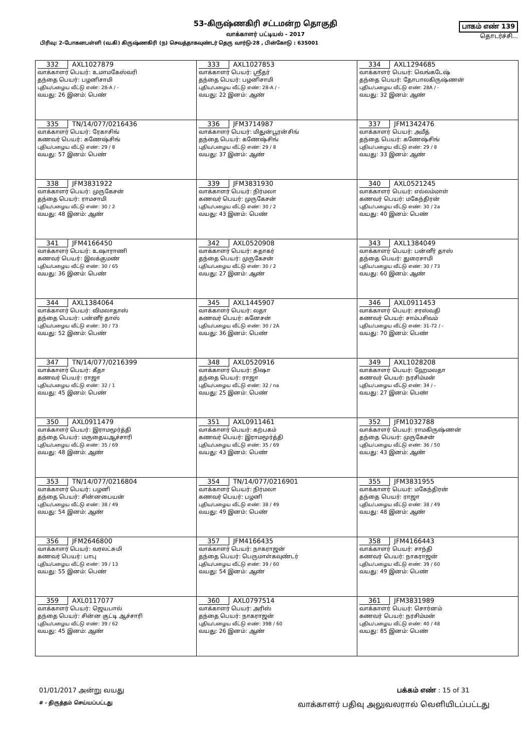53-கிருஷ்ணகிரி சட்டமன்ற தொகுதி
வாக்காளர் பட்டியல் - 2017
பாகம் எண் 139
தொடர்ச்சி...
பிரிவு: 2-போகனபள்ளி (வ.கி) கிருஷ்ணகிரி (ந) செவத்தாகவுண்டர் தெரு வார்டு-28 , பின்கோடு : 635001
| 332 AXL1027879 வாக்காளர் பெயர்: உமாமகேஸ்வரி தந்தை பெயர்: பழனிசாமி புதிய/பழைய வீட்டு எண்: 28-A / - வயது: 26 இனம்: பெண் | 333 AXL1027853 வாக்காளர் பெயர்: ஸ்ரீதர் தந்தை பெயர்: பழனிசாமி புதிய/பழைய வீட்டு எண்: 28-A / - வயது: 22 இனம்: ஆண் | 334 AXL1294685 வாக்காளர் பெயர்: வெங்கடேஷ் தந்தை பெயர்: தோபாலகிருஷ்ணன் புதிய/பழைய வீட்டு எண்: 28A / - வயது: 32 இனம்: ஆண் |
| 335 TN/14/077/0216436 வாக்காளர் பெயர்: ரேகாசிங் கணவர் பெயர்: கணேஷ்சிங் புதிய/பழைய வீட்டு எண்: 29 / 8 வயது: 57 இனம்: பெண் | 336 JFM3714987 வாக்காளர் பெயர்: மிதுன்பூரன்சிங் தந்தை பெயர்: கணேஷ்சிங் புதிய/பழைய வீட்டு எண்: 29 / 8 வயது: 37 இனம்: ஆண் | 337 JFM1342476 வாக்காளர் பெயர்: அமீத் தந்தை பெயர்: கணேஷ்சிங் புதிய/பழைய வீட்டு எண்: 29 / 8 வயது: 33 இனம்: ஆண் |
| 338 JFM3831922 வாக்காளர் பெயர்: முருகேசன் தந்தை பெயர்: ராமசாமி புதிய/பழைய வீட்டு எண்: 30 / 2 வயது: 48 இனம்: ஆண் | 339 JFM3831930 வாக்காளர் பெயர்: நிர்மலா கணவர் பெயர்: முருகேசன் புதிய/பழைய வீட்டு எண்: 30 / 2 வயது: 43 இனம்: பெண் | 340 AXL0521245 வாக்காளர் பெயர்: எல்லம்மாள் கணவர் பெயர்: மகேந்திரன் புதிய/பழைய வீட்டு எண்: 30 / 2a வயது: 40 இனம்: பெண் |
| 341 JFM4166450 வாக்காளர் பெயர்: உஷாராணி கணவர் பெயர்: இலக்குமண் புதிய/பழைய வீட்டு எண்: 30 / 65 வயது: 36 இனம்: பெண் | 342 AXL0520908 வாக்காளர் பெயர்: சுதாகர் தந்தை பெயர்: முருகேசன் புதிய/பழைய வீட்டு எண்: 30 / 2 வயது: 27 இனம்: ஆண் | 343 AXL1384049 வாக்காளர் பெயர்: பன்னீர் தாஸ் தந்தை பெயர்: துரைசாமி புதிய/பழைய வீட்டு எண்: 30 / 73 வயது: 60 இனம்: ஆண் |
| 344 AXL1384064 வாக்காளர் பெயர்: விமலாதாஸ் தந்தை பெயர்: பன்னீர் தாஸ் புதிய/பழைய வீட்டு எண்: 30 / 73 வயது: 52 இனம்: பெண் | 345 AXL1445907 வாக்காளர் பெயர்: லதா கணவர் பெயர்: கனேசன் புதிய/பழைய வீட்டு எண்: 30 / 2A வயது: 36 இனம்: பெண் | 346 AXL0911453 வாக்காளர் பெயர்: சரஸ்வதி கணவர் பெயர்: சாம்பசிவம் புதிய/பழைய வீட்டு எண்: 31-72 / - வயது: 70 இனம்: பெண் |
| 347 TN/14/077/0216399 வாக்காளர் பெயர்: கீதா கணவர் பெயர்: ராஜா புதிய/பழைய வீட்டு எண்: 32 / 1 வயது: 45 இனம்: பெண் | 348 AXL0520916 வாக்காளர் பெயர்: நிஷா தந்தை பெயர்: ராஜா புதிய/பழைய வீட்டு எண்: 32 / na வயது: 25 இனம்: பெண் | 349 AXL1028208 வாக்காளர் பெயர்: ஹேமலதா கணவர் பெயர்: நரசிம்மன் புதிய/பழைய வீட்டு எண்: 34 / - வயது: 27 இனம்: பெண் |
| 350 AXL0911479 வாக்காளர் பெயர்: இராமமூர்த்தி தந்தை பெயர்: மருதையஆச்சாரி புதிய/பழைய வீட்டு எண்: 35 / 69 வயது: 48 இனம்: ஆண் | 351 AXL0911461 வாக்காளர் பெயர்: கற்பகம் கணவர் பெயர்: இராமமூர்த்தி புதிய/பழைய வீட்டு எண்: 35 / 69 வயது: 43 இனம்: பெண் | 352 JFM1032788 வாக்காளர் பெயர்: ராமகிருஷ்ணன் தந்தை பெயர்: முருகேசன் புதிய/பழைய வீட்டு எண்: 36 / 50 வயது: 43 இனம்: ஆண் |
| 353 TN/14/077/0216804 வாக்காளர் பெயர்: பழனி தந்தை பெயர்: சின்னபையன் புதிய/பழைய வீட்டு எண்: 38 / 49 வயது: 54 இனம்: ஆண் | 354 TN/14/077/0216901 வாக்காளர் பெயர்: நிர்மலா கணவர் பெயர்: பழனி புதிய/பழைய வீட்டு எண்: 38 / 49 வயது: 49 இனம்: பெண் | 355 JFM3831955 வாக்காளர் பெயர்: மகேந்திரன் தந்தை பெயர்: ராஜா புதிய/பழைய வீட்டு எண்: 38 / 49 வயது: 48 இனம்: ஆண் |
| 356 JFM2646800 வாக்காளர் பெயர்: வரலட்சுமி கணவர் பெயர்: பாபு புதிய/பழைய வீட்டு எண்: 39 / 13 வயது: 55 இனம்: பெண் | 357 JFM4166435 வாக்காளர் பெயர்: நாகராஜன் தந்தை பெயர்: பெருமாள்கவுண்டர் புதிய/பழைய வீட்டு எண்: 39 / 60 வயது: 54 இனம்: ஆண் | 358 JFM4166443 வாக்காளர் பெயர்: சாந்தி கணவர் பெயர்: நாகராஜன் புதிய/பழைய வீட்டு எண்: 39 / 60 வயது: 49 இனம்: பெண் |
| 359 AXL0117077 வாக்காளர் பெயர்: ஜெயபால் தந்தை பெயர்: சின்ன குட்டி ஆச்சாரி புதிய/பழைய வீட்டு எண்: 39 / 62 வயது: 45 இனம்: ஆண் | 360 AXL0797514 வாக்காளர் பெயர்: அரிஸ் தந்தை பெயர்: நாகராஜன் புதிய/பழைய வீட்டு எண்: 39B / 60 வயது: 26 இனம்: ஆண் | 361 JFM3831989 வாக்காளர் பெயர்: சொர்னம் கணவர் பெயர்: நரசிம்மன் புதிய/பழைய வீட்டு எண்: 40 / 48 வயது: 85 இனம்: பெண் |
01/01/2017 அன்று வயது பக்கம் எண் : 15 of 31
# - திருத்தம் செய்யப்பட்டது வாக்காளர் பதிவு அலுவலரால் வெளியிடப்பட்டது